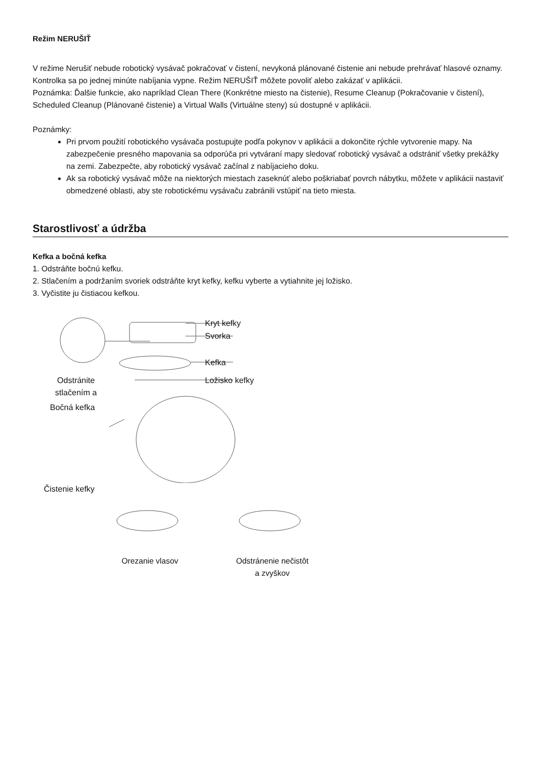Režim NERUŠIŤ
V režime Nerušiť nebude robotický vysávač pokračovať v čistení, nevykoná plánované čistenie ani nebude prehrávať hlasové oznamy. Kontrolka sa po jednej minúte nabíjania vypne. Režim NERUŠIŤ môžete povoliť alebo zakázať v aplikácii.
Poznámka: Ďalšie funkcie, ako napríklad Clean There (Konkrétne miesto na čistenie), Resume Cleanup (Pokračovanie v čistení), Scheduled Cleanup (Plánované čistenie) a Virtual Walls (Virtuálne steny) sú dostupné v aplikácii.
Poznámky:
Pri prvom použití robotického vysávača postupujte podľa pokynov v aplikácii a dokončite rýchle vytvorenie mapy. Na zabezpečenie presného mapovania sa odporúča pri vytváraní mapy sledovať robotický vysávač a odstrániť všetky prekážky na zemi. Zabezpečte, aby robotický vysávač začínal z nabíjacieho doku.
Ak sa robotický vysávač môže na niektorých miestach zaseknúť alebo poškriabať povrch nábytku, môžete v aplikácii nastaviť obmedzené oblasti, aby ste robotickému vysávaču zabránili vstúpiť na tieto miesta.
Starostlivosť a údržba
Kefka a bočná kefka
1. Odstráňte bočnú kefku.
2. Stlačením a podržaním svoriek odstráňte kryt kefky, kefku vyberte a vytiahnite jej ložisko.
3. Vyčistite ju čistiacou kefkou.
Kryt kefky
Svorka
Kefka
Ložisko kefky
Odstránite stlačením a
Bočná kefka
Čistenie kefky
Orezanie vlasov Odstránenie nečistôt
a zvyškov